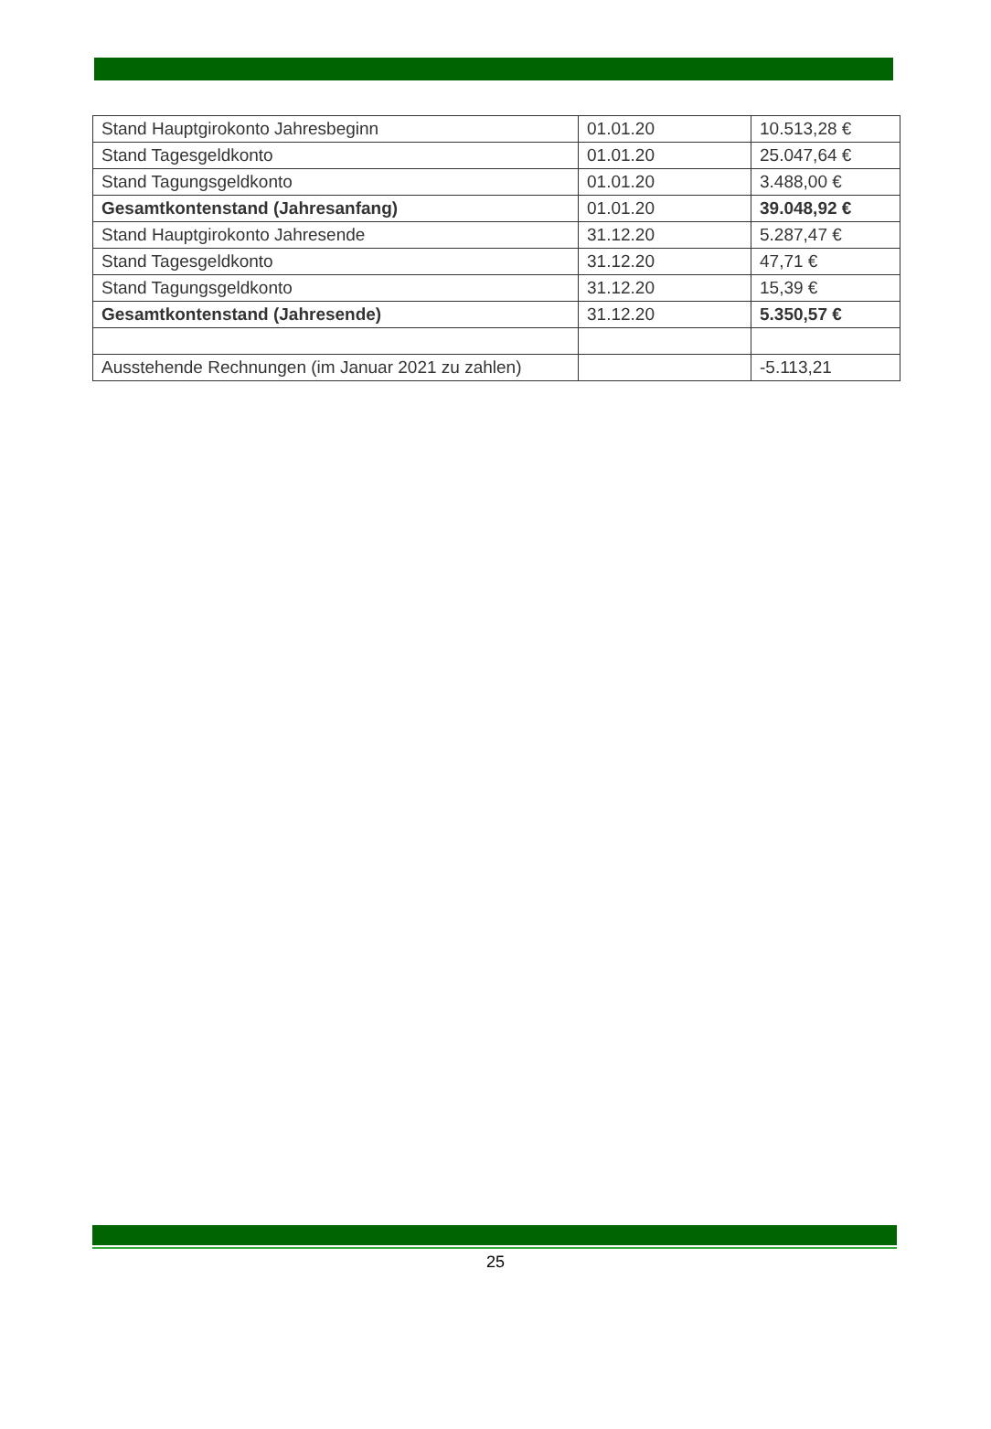| Stand Hauptgirokonto Jahresbeginn | 01.01.20 | 10.513,28 € |
| Stand Tagesgeldkonto | 01.01.20 | 25.047,64 € |
| Stand Tagungsgeldkonto | 01.01.20 | 3.488,00 € |
| Gesamtkontenstand (Jahresanfang) | 01.01.20 | 39.048,92 € |
| Stand Hauptgirokonto Jahresende | 31.12.20 | 5.287,47 € |
| Stand Tagesgeldkonto | 31.12.20 | 47,71 € |
| Stand Tagungsgeldkonto | 31.12.20 | 15,39 € |
| Gesamtkontenstand (Jahresende) | 31.12.20 | 5.350,57 € |
| Ausstehende Rechnungen (im Januar 2021 zu zahlen) | | -5.113,21 |
25